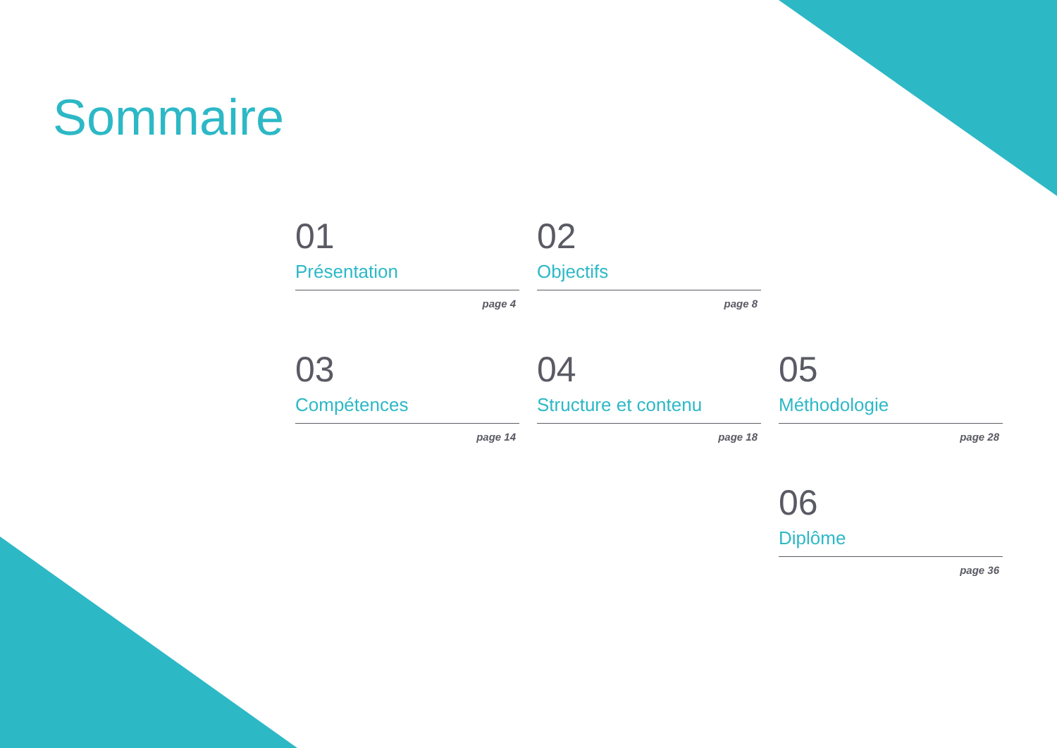Sommaire
01
Présentation
page 4
02
Objectifs
page 8
03
Compétences
page 14
04
Structure et contenu
page 18
05
Méthodologie
page 28
06
Diplôme
page 36